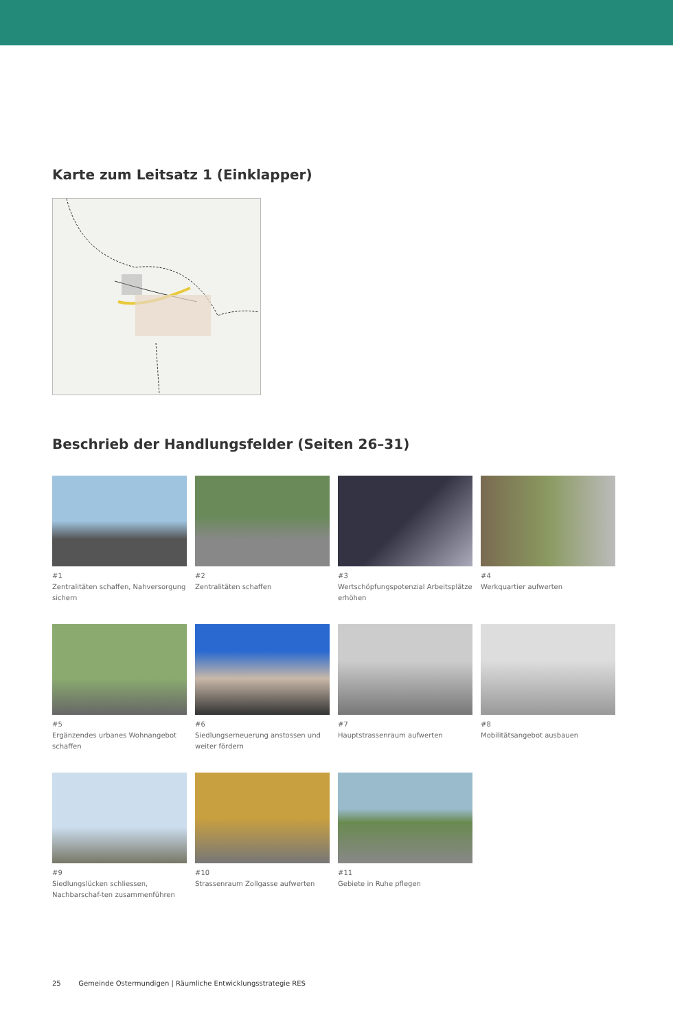Karte zum Leitsatz 1 (Einklapper)
Beschrieb der Handlungsfelder (Seiten 26–31)
#1
Zentralitäten schaffen, Nahversorgung sichern
#2
Zentralitäten schaffen
#3
Wertschöpfungspotenzial Arbeitsplätze erhöhen
#4
Werkquartier aufwerten
#5
Ergänzendes urbanes Wohnangebot schaffen
#6
Siedlungserneuerung anstossen und weiter fördern
#7
Hauptstrassenraum aufwerten
#8
Mobilitätsangebot ausbauen
#9
Siedlungslücken schliessen, Nachbarschaf-ten zusammenführen
#10
Strassenraum Zollgasse aufwerten
#11
Gebiete in Ruhe pflegen
25 Gemeinde Ostermundigen | Räumliche Entwicklungsstrategie RES